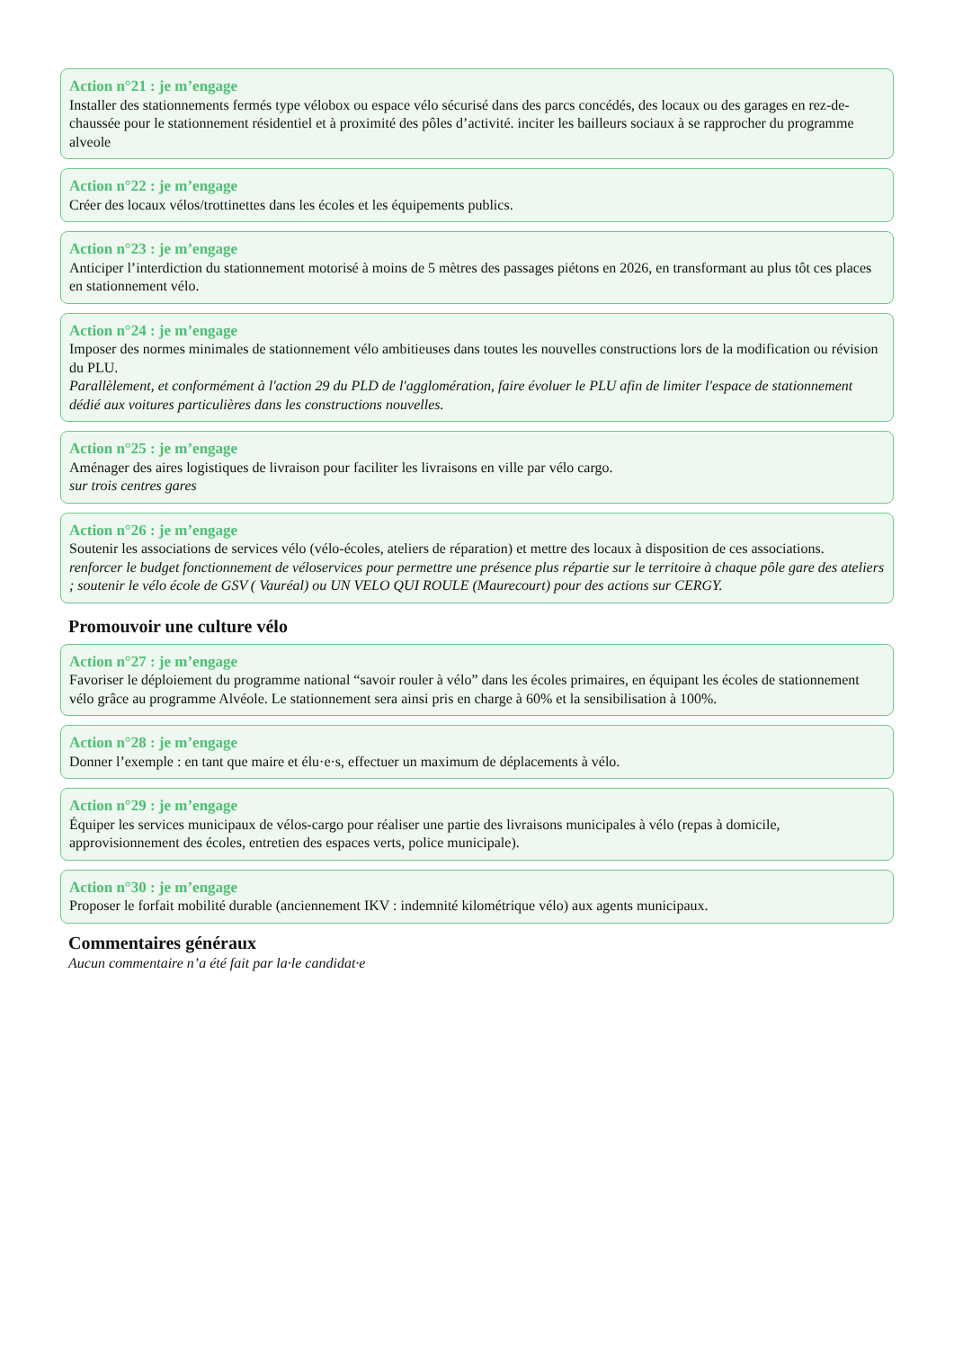Action n°21 : je m’engage
Installer des stationnements fermés type vélobox ou espace vélo sécurisé dans des parcs concédés, des locaux ou des garages en rez-de-chaussée pour le stationnement résidentiel et à proximité des pôles d’activité. inciter les bailleurs sociaux à se rapprocher du programme alveole
Action n°22 : je m’engage
Créer des locaux vélos/trottinettes dans les écoles et les équipements publics.
Action n°23 : je m’engage
Anticiper l’interdiction du stationnement motorisé à moins de 5 mètres des passages piétons en 2026, en transformant au plus tôt ces places en stationnement vélo.
Action n°24 : je m’engage
Imposer des normes minimales de stationnement vélo ambitieuses dans toutes les nouvelles constructions lors de la modification ou révision du PLU.
Parallèlement, et conformément à l'action 29 du PLD de l'agglomération, faire évoluer le PLU afin de limiter l'espace de stationnement dédié aux voitures particulières dans les constructions nouvelles.
Action n°25 : je m’engage
Aménager des aires logistiques de livraison pour faciliter les livraisons en ville par vélo cargo.
sur trois centres gares
Action n°26 : je m’engage
Soutenir les associations de services vélo (vélo-écoles, ateliers de réparation) et mettre des locaux à disposition de ces associations.
renforcer le budget fonctionnement de véloservices pour permettre une présence plus répartie sur le territoire à chaque pôle gare des ateliers ; soutenir le vélo école de GSV ( Vauréal) ou UN VELO QUI ROULE (Maurecourt) pour des actions sur CERGY.
Promouvoir une culture vélo
Action n°27 : je m’engage
Favoriser le déploiement du programme national “savoir rouler à vélo” dans les écoles primaires, en équipant les écoles de stationnement vélo grâce au programme Alvéole. Le stationnement sera ainsi pris en charge à 60% et la sensibilisation à 100%.
Action n°28 : je m’engage
Donner l’exemple : en tant que maire et élu·e·s, effectuer un maximum de déplacements à vélo.
Action n°29 : je m’engage
Équiper les services municipaux de vélos-cargo pour réaliser une partie des livraisons municipales à vélo (repas à domicile, approvisionnement des écoles, entretien des espaces verts, police municipale).
Action n°30 : je m’engage
Proposer le forfait mobilité durable (anciennement IKV : indemnité kilométrique vélo) aux agents municipaux.
Commentaires généraux
Aucun commentaire n’a été fait par la·le candidat·e